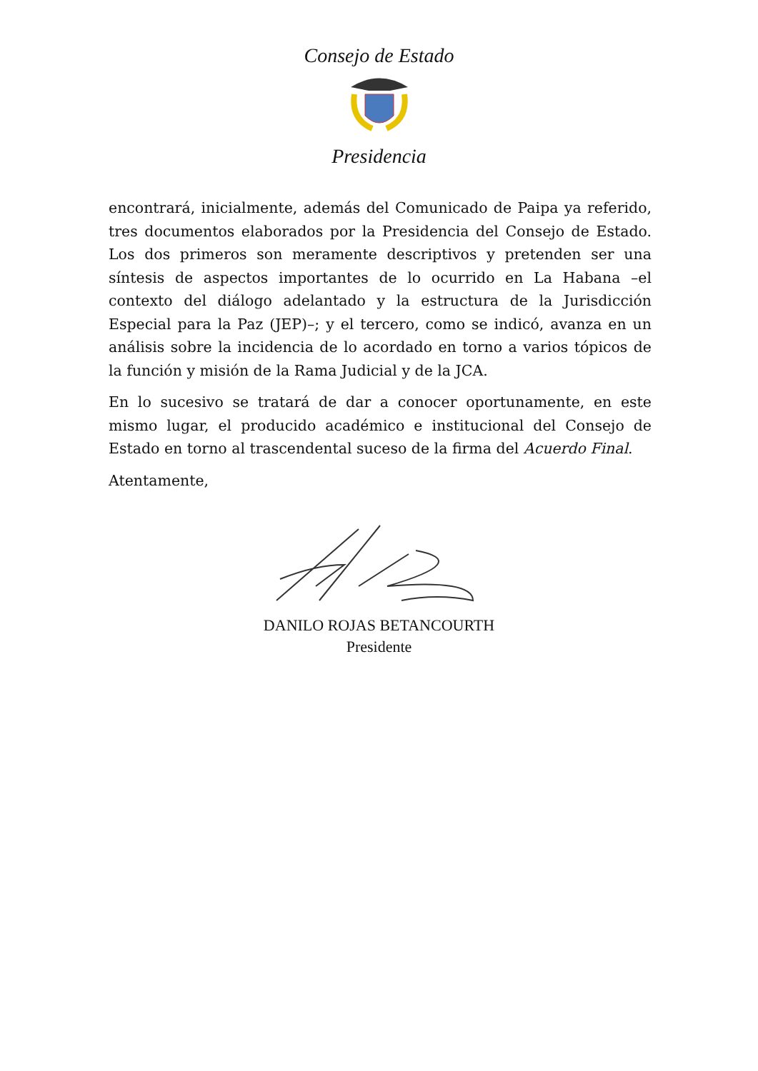Consejo de Estado
Presidencia
encontrará, inicialmente, además del Comunicado de Paipa ya referido, tres documentos elaborados por la Presidencia del Consejo de Estado. Los dos primeros son meramente descriptivos y pretenden ser una síntesis de aspectos importantes de lo ocurrido en La Habana –el contexto del diálogo adelantado y la estructura de la Jurisdicción Especial para la Paz (JEP)–; y el tercero, como se indicó, avanza en un análisis sobre la incidencia de lo acordado en torno a varios tópicos de la función y misión de la Rama Judicial y de la JCA.
En lo sucesivo se tratará de dar a conocer oportunamente, en este mismo lugar, el producido académico e institucional del Consejo de Estado en torno al trascendental suceso de la firma del Acuerdo Final.
Atentamente,
DANILO ROJAS BETANCOURTH
Presidente